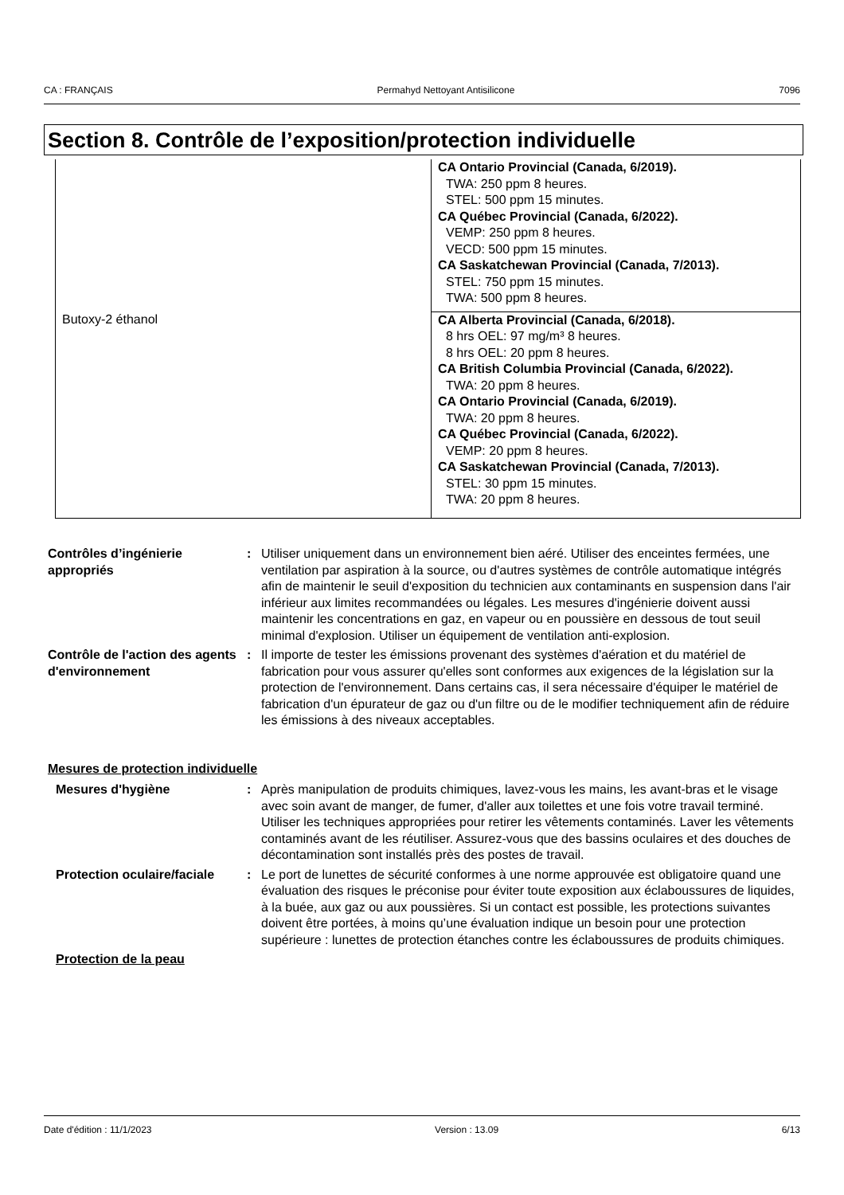CA : FRANÇAIS Permahyd Nettoyant Antisilicone 7096
Section 8. Contrôle de l’exposition/protection individuelle
| | CA Ontario Provincial (Canada, 6/2019). TWA: 250 ppm 8 heures. STEL: 500 ppm 15 minutes. CA Québec Provincial (Canada, 6/2022). VEMP: 250 ppm 8 heures. VECD: 500 ppm 15 minutes. CA Saskatchewan Provincial (Canada, 7/2013). STEL: 750 ppm 15 minutes. TWA: 500 ppm 8 heures. |
| Butoxy-2 éthanol | CA Alberta Provincial (Canada, 6/2018). 8 hrs OEL: 97 mg/m³ 8 heures. 8 hrs OEL: 20 ppm 8 heures. CA British Columbia Provincial (Canada, 6/2022). TWA: 20 ppm 8 heures. CA Ontario Provincial (Canada, 6/2019). TWA: 20 ppm 8 heures. CA Québec Provincial (Canada, 6/2022). VEMP: 20 ppm 8 heures. CA Saskatchewan Provincial (Canada, 7/2013). STEL: 30 ppm 15 minutes. TWA: 20 ppm 8 heures. |
Contrôles d’ingénierie appropriés
: Utiliser uniquement dans un environnement bien aéré. Utiliser des enceintes fermées, une ventilation par aspiration à la source, ou d'autres systèmes de contrôle automatique intégrés afin de maintenir le seuil d'exposition du technicien aux contaminants en suspension dans l'air inférieur aux limites recommandées ou légales. Les mesures d'ingénierie doivent aussi maintenir les concentrations en gaz, en vapeur ou en poussière en dessous de tout seuil minimal d'explosion. Utiliser un équipement de ventilation anti-explosion.
Contrôle de l'action des agents d'environnement
: Il importe de tester les émissions provenant des systèmes d'aération et du matériel de fabrication pour vous assurer qu'elles sont conformes aux exigences de la législation sur la protection de l'environnement. Dans certains cas, il sera nécessaire d'équiper le matériel de fabrication d'un épurateur de gaz ou d'un filtre ou de le modifier techniquement afin de réduire les émissions à des niveaux acceptables.
Mesures de protection individuelle
Mesures d'hygiène : Après manipulation de produits chimiques, lavez-vous les mains, les avant-bras et le visage avec soin avant de manger, de fumer, d'aller aux toilettes et une fois votre travail terminé. Utiliser les techniques appropriées pour retirer les vêtements contaminés. Laver les vêtements contaminés avant de les réutiliser. Assurez-vous que des bassins oculaires et des douches de décontamination sont installés près des postes de travail.
Protection oculaire/faciale
: Le port de lunettes de sécurité conformes à une norme approuvée est obligatoire quand une évaluation des risques le préconise pour éviter toute exposition aux éclaboussures de liquides, à la buée, aux gaz ou aux poussières. Si un contact est possible, les protections suivantes doivent être portées, à moins qu’une évaluation indique un besoin pour une protection supérieure : lunettes de protection étanches contre les éclaboussures de produits chimiques.
Protection de la peau
Date d'édition : 11/1/2023 Version : 13.09 6/13